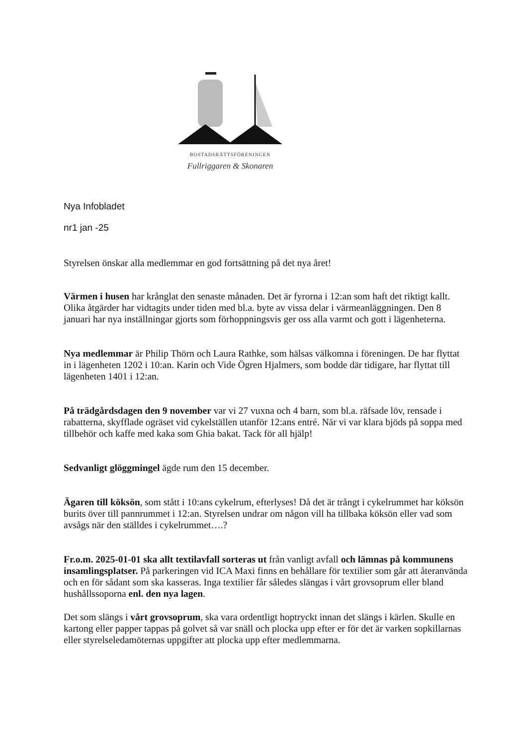BOSTADSRÄTTSFÖRENINGEN
Fullriggaren & Skonaren
Nya Infobladet
nr1 jan -25
Styrelsen önskar alla medlemmar en god fortsättning på det nya året!
Värmen i husen har krånglat den senaste månaden. Det är fyrorna i 12:an som haft det riktigt kallt. Olika åtgärder har vidtagits under tiden med bl.a. byte av vissa delar i värmeanläggningen. Den 8 januari har nya inställningar gjorts som förhoppningsvis ger oss alla varmt och gott i lägenheterna.
Nya medlemmar är Philip Thörn och Laura Rathke, som hälsas välkomna i föreningen. De har flyttat in i lägenheten 1202 i 10:an. Karin och Vide Ögren Hjalmers, som bodde där tidigare, har flyttat till lägenheten 1401 i 12:an.
På trädgårdsdagen den 9 november var vi 27 vuxna och 4 barn, som bl.a. räfsade löv, rensade i rabatterna, skyfflade ogräset vid cykelställen utanför 12:ans entré. När vi var klara bjöds på soppa med tillbehör och kaffe med kaka som Ghia bakat. Tack för all hjälp!
Sedvanligt glöggmingel ägde rum den 15 december.
Ägaren till köksön, som stått i 10:ans cykelrum, efterlyses! Då det är trångt i cykelrummet har köksön burits över till pannrummet i 12:an. Styrelsen undrar om någon vill ha tillbaka köksön eller vad som avsågs när den ställdes i cykelrummet….?
Fr.o.m. 2025-01-01 ska allt textilavfall sorteras ut från vanligt avfall och lämnas på kommunens insamlingsplatser. På parkeringen vid ICA Maxi finns en behållare för textilier som går att återanvända och en för sådant som ska kasseras. Inga textilier får således slängas i vårt grovsoprum eller bland hushållssoporna enl. den nya lagen.
Det som slängs i vårt grovsoprum, ska vara ordentligt hoptryckt innan det slängs i kärlen. Skulle en kartong eller papper tappas på golvet så var snäll och plocka upp efter er för det är varken sopkillarnas eller styrelseledamöternas uppgifter att plocka upp efter medlemmarna.